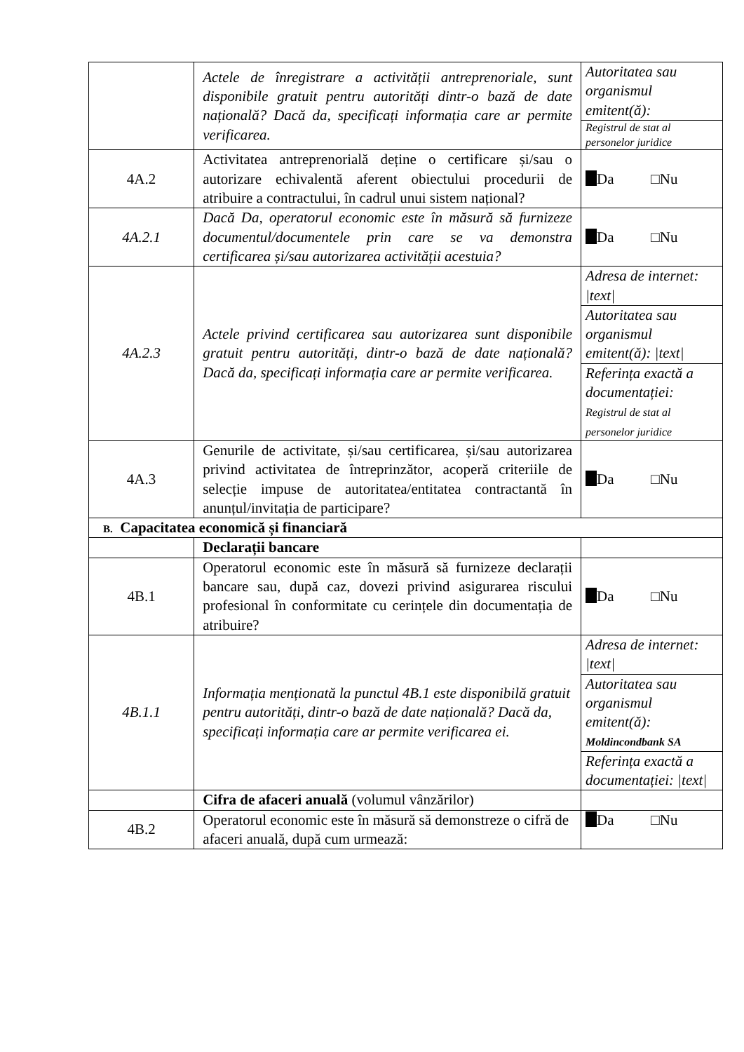| | Actele de înregistrare a activității antreprenoriale, sunt disponibile gratuit pentru autorități dintr-o bază de date națională? Dacă da, specificați informația care ar permite verificarea. | Autoritatea sau organismul emitent(ă): |
| | | Registrul de stat al personelor juridice |
| 4A.2 | Activitatea antreprenorială deține o certificare și/sau o autorizare echivalentă aferent obiectului procedurii de atribuire a contractului, în cadrul unui sistem național? | Da □Nu |
| 4A.2.1 | Dacă Da, operatorul economic este în măsură să furnizeze documentul/documentele prin care se va demonstra certificarea și/sau autorizarea activității acestuia? | Da □Nu |
| 4A.2.3 | Actele privind certificarea sau autorizarea sunt disponibile gratuit pentru autorități, dintr-o bază de date națională? Dacă da, specificați informația care ar permite verificarea. | Adresa de internet: /text/ |
| | | Autoritatea sau organismul emitent(ă): /text/ |
| | | Referința exactă a documentației: Registrul de stat al personelor juridice |
| 4A.3 | Genurile de activitate, și/sau certificarea, și/sau autorizarea privind activitatea de întreprinzător, acoperă criteriile de selecție impuse de autoritatea/entitatea contractantă în anunțul/invitația de participare? | Da □Nu |
| B. Capacitatea economică și financiară | | |
| | Declarații bancare | |
| 4B.1 | Operatorul economic este în măsură să furnizeze declarații bancare sau, după caz, dovezi privind asigurarea riscului profesional în conformitate cu cerințele din documentația de atribuire? | Da □Nu |
| 4B.1.1 | Informația menționată la punctul 4B.1 este disponibilă gratuit pentru autorități, dintr-o bază de date națională? Dacă da, specificați informația care ar permite verificarea ei. | Adresa de internet: /text/ |
| | | Autoritatea sau organismul emitent(ă): Moldincondbank SA |
| | | Referința exactă a documentației: /text/ |
| | Cifra de afaceri anuală (volumul vânzărilor) | |
| 4B.2 | Operatorul economic este în măsură să demonstreze o cifră de afaceri anuală, după cum urmează: | Da □Nu |